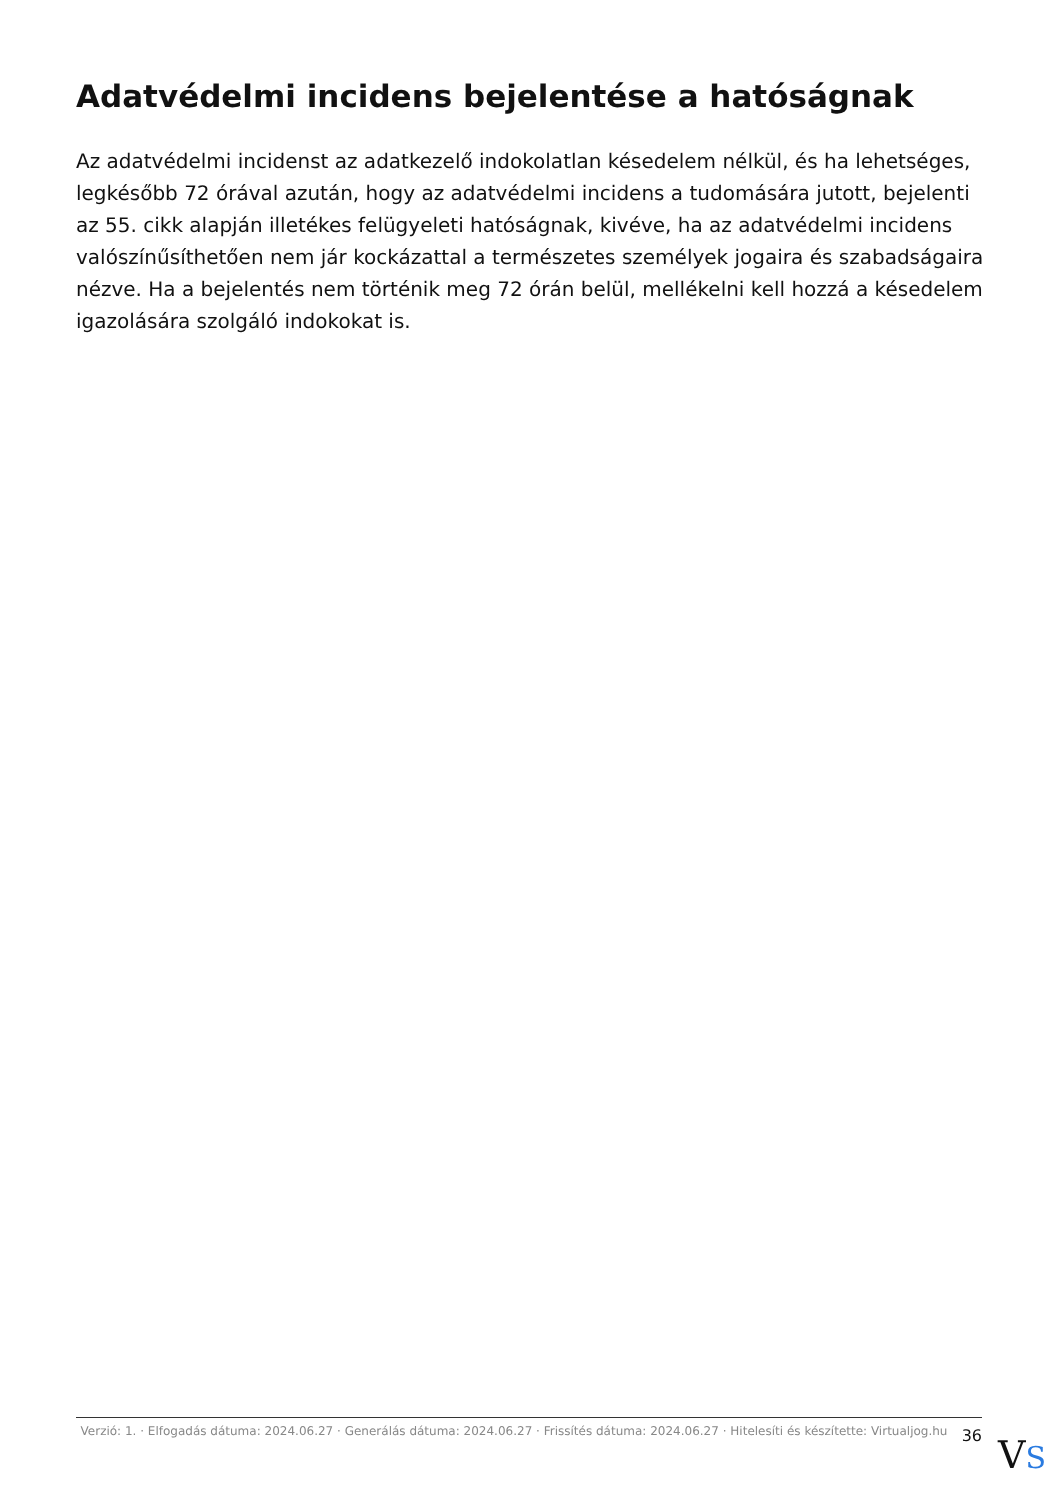Adatvédelmi incidens bejelentése a hatóságnak
Az adatvédelmi incidenst az adatkezelő indokolatlan késedelem nélkül, és ha lehetséges, legkésőbb 72 órával azután, hogy az adatvédelmi incidens a tudomására jutott, bejelenti az 55. cikk alapján illetékes felügyeleti hatóságnak, kivéve, ha az adatvédelmi incidens valószínűsíthetően nem jár kockázattal a természetes személyek jogaira és szabadságaira nézve. Ha a bejelentés nem történik meg 72 órán belül, mellékelni kell hozzá a késedelem igazolására szolgáló indokokat is.
Verzió: 1. · Elfogadás dátuma: 2024.06.27 · Generálás dátuma: 2024.06.27 · Frissítés dátuma: 2024.06.27 · Hitelesíti és készítette: Virtualjog.hu
36
VS